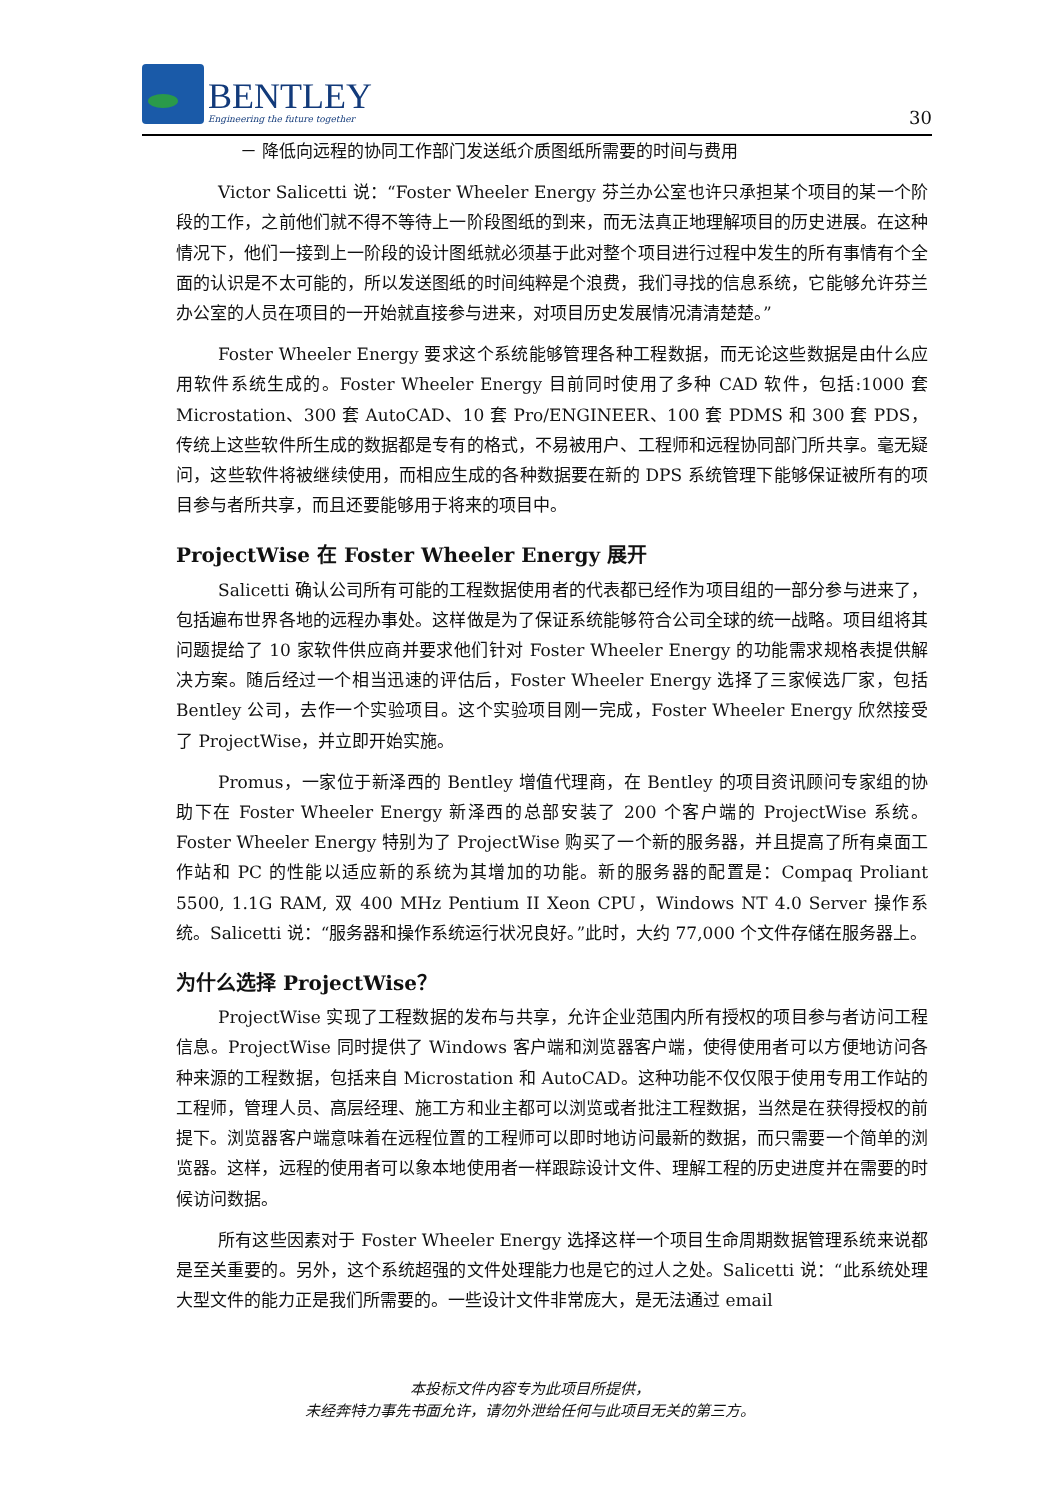BENTLEY
Engineering the future together
30
－ 降低向远程的协同工作部门发送纸介质图纸所需要的时间与费用
Victor Salicetti 说：“Foster Wheeler Energy 芬兰办公室也许只承担某个项目的某一个阶段的工作，之前他们就不得不等待上一阶段图纸的到来，而无法真正地理解项目的历史进展。在这种情况下，他们一接到上一阶段的设计图纸就必须基于此对整个项目进行过程中发生的所有事情有个全面的认识是不太可能的，所以发送图纸的时间纯粹是个浪费，我们寻找的信息系统，它能够允许芬兰办公室的人员在项目的一开始就直接参与进来，对项目历史发展情况清清楚楚。”
Foster Wheeler Energy 要求这个系统能够管理各种工程数据，而无论这些数据是由什么应用软件系统生成的。Foster Wheeler Energy 目前同时使用了多种 CAD 软件，包括:1000 套 Microstation、300 套 AutoCAD、10 套 Pro/ENGINEER、100 套 PDMS 和 300 套 PDS，传统上这些软件所生成的数据都是专有的格式，不易被用户、工程师和远程协同部门所共享。毫无疑问，这些软件将被继续使用，而相应生成的各种数据要在新的 DPS 系统管理下能够保证被所有的项目参与者所共享，而且还要能够用于将来的项目中。
ProjectWise 在 Foster Wheeler Energy 展开
Salicetti 确认公司所有可能的工程数据使用者的代表都已经作为项目组的一部分参与进来了，包括遍布世界各地的远程办事处。这样做是为了保证系统能够符合公司全球的统一战略。项目组将其问题提给了 10 家软件供应商并要求他们针对 Foster Wheeler Energy 的功能需求规格表提供解决方案。随后经过一个相当迅速的评估后，Foster Wheeler Energy 选择了三家候选厂家，包括 Bentley 公司，去作一个实验项目。这个实验项目刚一完成，Foster Wheeler Energy 欣然接受了 ProjectWise，并立即开始实施。
Promus，一家位于新泽西的 Bentley 增值代理商，在 Bentley 的项目资讯顾问专家组的协助下在 Foster Wheeler Energy 新泽西的总部安装了 200 个客户端的 ProjectWise 系统。Foster Wheeler Energy 特别为了 ProjectWise 购买了一个新的服务器，并且提高了所有桌面工作站和 PC 的性能以适应新的系统为其增加的功能。新的服务器的配置是：Compaq Proliant 5500, 1.1G RAM, 双 400 MHz Pentium II Xeon CPU，Windows NT 4.0 Server 操作系统。Salicetti 说：“服务器和操作系统运行状况良好。”此时，大约 77,000 个文件存储在服务器上。
为什么选择 ProjectWise？
ProjectWise 实现了工程数据的发布与共享，允许企业范围内所有授权的项目参与者访问工程信息。ProjectWise 同时提供了 Windows 客户端和浏览器客户端，使得使用者可以方便地访问各种来源的工程数据，包括来自 Microstation 和 AutoCAD。这种功能不仅仅限于使用专用工作站的工程师，管理人员、高层经理、施工方和业主都可以浏览或者批注工程数据，当然是在获得授权的前提下。浏览器客户端意味着在远程位置的工程师可以即时地访问最新的数据，而只需要一个简单的浏览器。这样，远程的使用者可以象本地使用者一样跟踪设计文件、理解工程的历史进度并在需要的时候访问数据。
所有这些因素对于 Foster Wheeler Energy 选择这样一个项目生命周期数据管理系统来说都是至关重要的。另外，这个系统超强的文件处理能力也是它的过人之处。Salicetti 说：“此系统处理大型文件的能力正是我们所需要的。一些设计文件非常庞大，是无法通过 email
本投标文件内容专为此项目所提供，
未经奔特力事先书面允许，请勿外泄给任何与此项目无关的第三方。